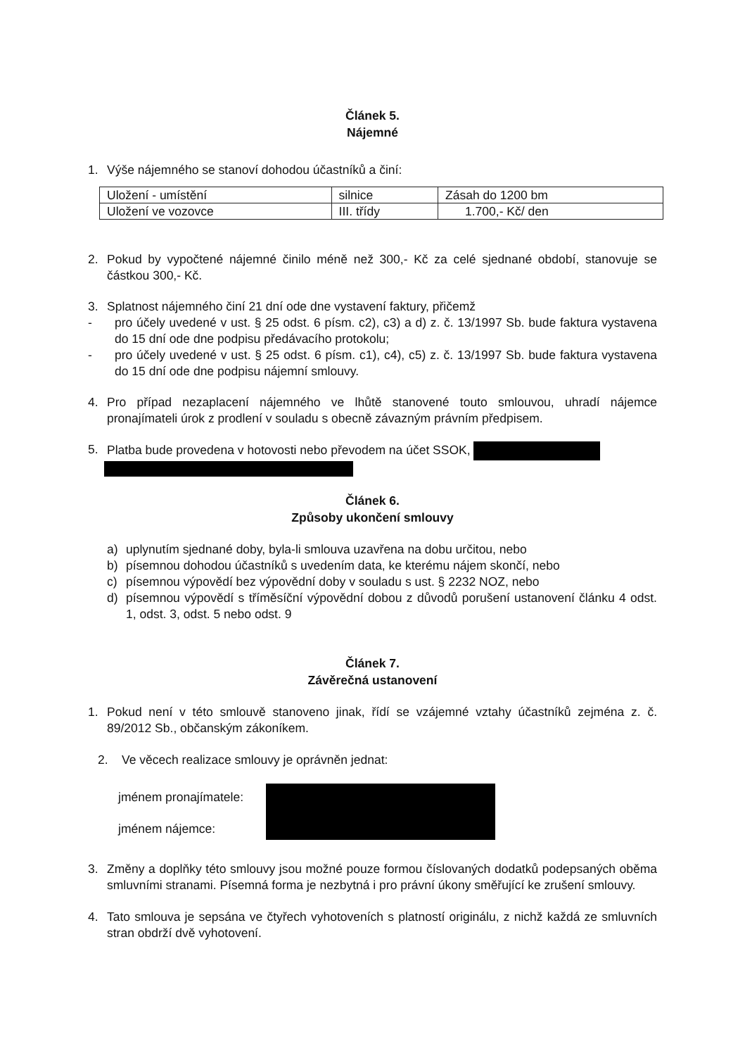Článek 5.
Nájemné
1. Výše nájemného se stanoví dohodou účastníků a činí:
| Uložení - umístění | silnice | Zásah do 1200 bm |
| Uložení ve vozovce | III. třídy | 1.700,- Kč/ den |
2. Pokud by vypočtené nájemné činilo méně než 300,- Kč za celé sjednané období, stanovuje se částkou 300,- Kč.
3. Splatnost nájemného činí 21 dní ode dne vystavení faktury, přičemž
- pro účely uvedené v ust. § 25 odst. 6 písm. c2), c3) a d) z. č. 13/1997 Sb. bude faktura vystavena do 15 dní ode dne podpisu předávacího protokolu;
- pro účely uvedené v ust. § 25 odst. 6 písm. c1), c4), c5) z. č. 13/1997 Sb. bude faktura vystavena do 15 dní ode dne podpisu nájemní smlouvy.
4. Pro případ nezaplacení nájemného ve lhůtě stanovené touto smlouvou, uhradí nájemce pronajímateli úrok z prodlení v souladu s obecně závazným právním předpisem.
5. Platba bude provedena v hotovosti nebo převodem na účet SSOK,
Článek 6.
Způsoby ukončení smlouvy
a) uplynutím sjednané doby, byla-li smlouva uzavřena na dobu určitou, nebo
b) písemnou dohodou účastníků s uvedením data, ke kterému nájem skončí, nebo
c) písemnou výpovědí bez výpovědní doby v souladu s ust. § 2232 NOZ, nebo
d) písemnou výpovědí s tříměsíční výpovědní dobou z důvodů porušení ustanovení článku 4 odst. 1, odst. 3, odst. 5 nebo odst. 9
Článek 7.
Závěrečná ustanovení
1. Pokud není v této smlouvě stanoveno jinak, řídí se vzájemné vztahy účastníků zejména z. č. 89/2012 Sb., občanským zákoníkem.
2. Ve věcech realizace smlouvy je oprávněn jednat:
jménem pronajímatele:
jménem nájemce:
3. Změny a doplňky této smlouvy jsou možné pouze formou číslovaných dodatků podepsaných oběma smluvními stranami. Písemná forma je nezbytná i pro právní úkony směřující ke zrušení smlouvy.
4. Tato smlouva je sepsána ve čtyřech vyhotoveních s platností originálu, z nichž každá ze smluvních stran obdrží dvě vyhotovení.